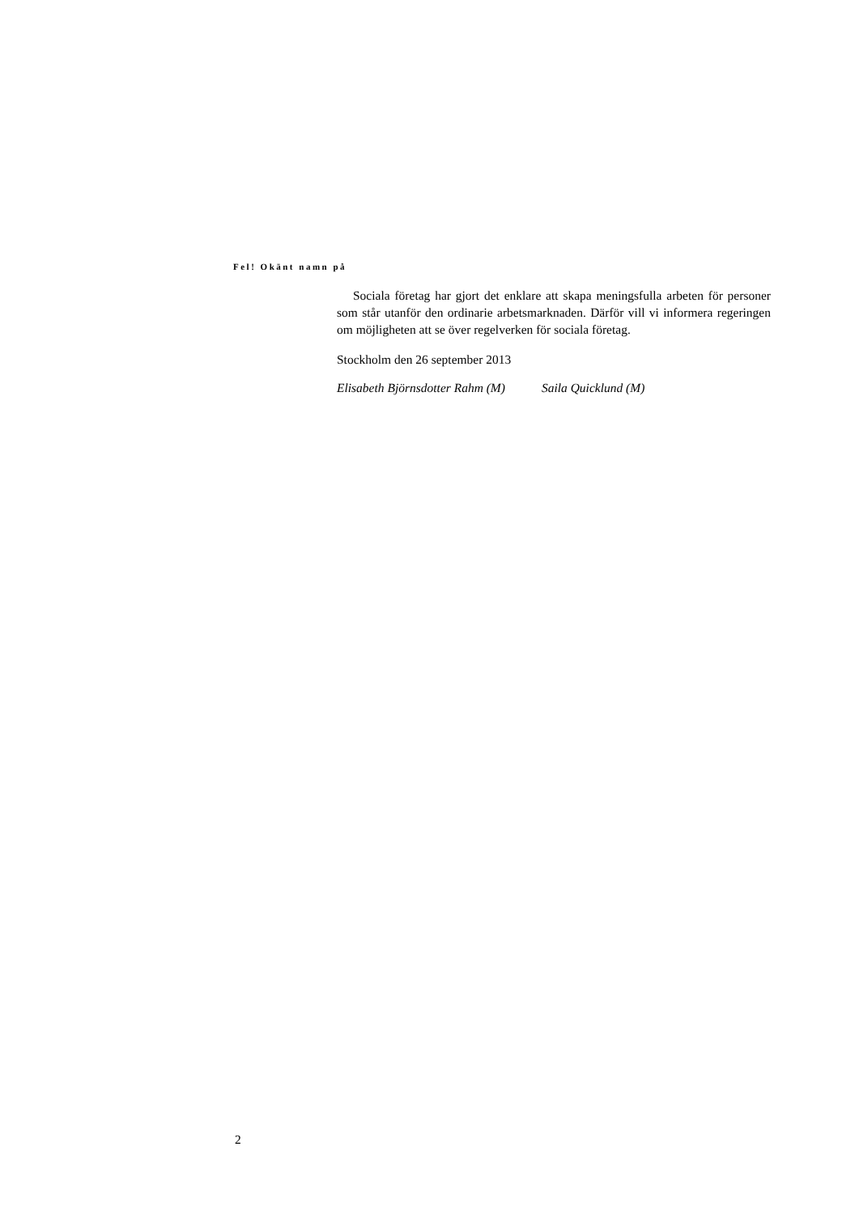Fel! Okänt namn på
Sociala företag har gjort det enklare att skapa meningsfulla arbeten för personer som står utanför den ordinarie arbetsmarknaden. Därför vill vi informera regeringen om möjligheten att se över regelverken för sociala företag.
Stockholm den 26 september 2013
Elisabeth Björnsdotter Rahm (M) Saila Quicklund (M)
2